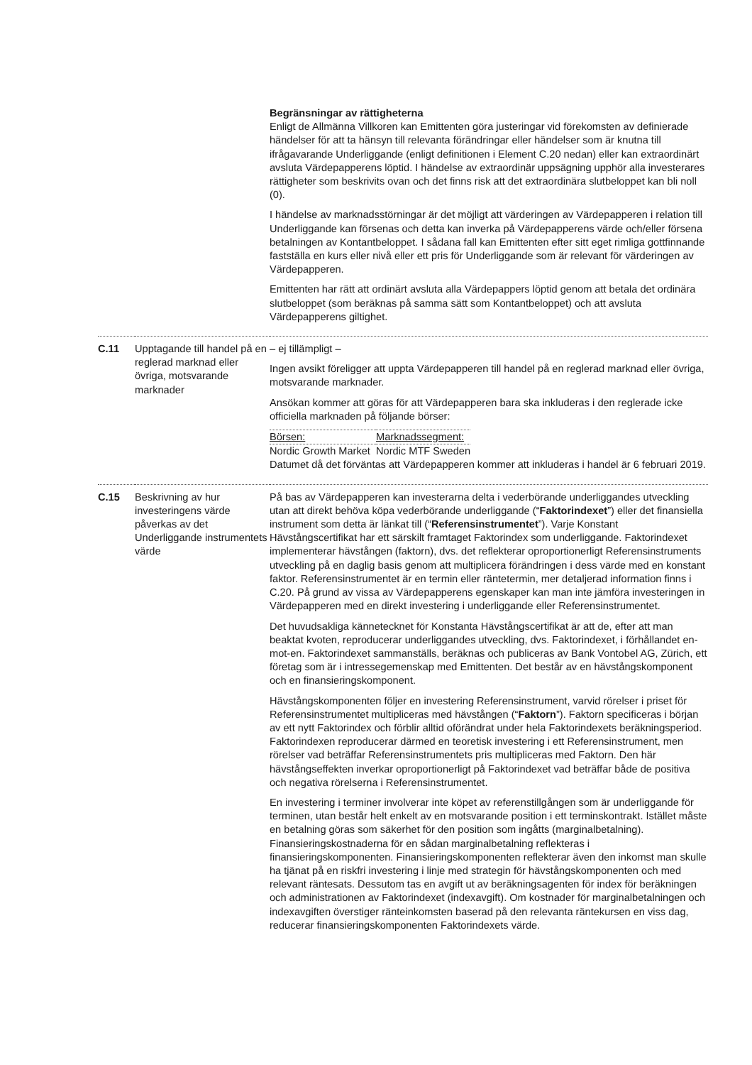| | | Begränsningar av rättigheterna Enligt de Allmänna Villkoren kan Emittenten göra justeringar vid förekomsten av definierade händelser för att ta hänsyn till relevanta förändringar eller händelser som är knutna till ifrågavarande Underliggande (enligt definitionen i Element C.20 nedan) eller kan extraordinärt avsluta Värdepapperens löptid. I händelse av extraordinär uppsägning upphör alla investerares rättigheter som beskrivits ovan och det finns risk att det extraordinära slutbeloppet kan bli noll (0). I händelse av marknadsstörningar är det möjligt att värderingen av Värdepapperen i relation till Underliggande kan försenas och detta kan inverka på Värdepapperens värde och/eller försena betalningen av Kontantbeloppet. I sådana fall kan Emittenten efter sitt eget rimliga gottfinnande fastställa en kurs eller nivå eller ett pris för Underliggande som är relevant för värderingen av Värdepapperen. Emittenten har rätt att ordinärt avsluta alla Värdepappers löptid genom att betala det ordinära slutbeloppet (som beräknas på samma sätt som Kontantbeloppet) och att avsluta Värdepapperens giltighet. |
| C.11 | Upptagande till handel på en reglerad marknad eller övriga, motsvarande marknader | – ej tillämpligt – Ingen avsikt föreligger att uppta Värdepapperen till handel på en reglerad marknad eller övriga, motsvarande marknader. Ansökan kommer att göras för att Värdepapperen bara ska inkluderas i den reglerade icke officiella marknaden på följande börser: / Börsen: / Marknadssegment: / / Nordic Growth Market / Nordic MTF Sweden / Datumet då det förväntas att Värdepapperen kommer att inkluderas i handel är 6 februari 2019. |
| C.15 | Beskrivning av hur investeringens värde påverkas av det Underliggande instrumentets värde | På bas av Värdepapperen kan investerarna delta i vederbörande underliggandes utveckling utan att direkt behöva köpa vederbörande underliggande (“ Faktorindexet ”) eller det finansiella instrument som detta är länkat till (“ Referensinstrumentet ”). Varje Konstant Hävstångscertifikat har ett särskilt framtaget Faktorindex som underliggande. Faktorindexet implementerar hävstången (faktorn), dvs. det reflekterar oproportionerligt Referensinstruments utveckling på en daglig basis genom att multiplicera förändringen i dess värde med en konstant faktor. Referensinstrumentet är en termin eller räntetermin, mer detaljerad information finns i C.20. På grund av vissa av Värdepapperens egenskaper kan man inte jämföra investeringen in Värdepapperen med en direkt investering i underliggande eller Referensinstrumentet. Det huvudsakliga kännetecknet för Konstanta Hävstångscertifikat är att de, efter att man beaktat kvoten, reproducerar underliggandes utveckling, dvs. Faktorindexet, i förhållandet en-mot-en. Faktorindexet sammanställs, beräknas och publiceras av Bank Vontobel AG, Zürich, ett företag som är i intressegemenskap med Emittenten. Det består av en hävstångskomponent och en finansieringskomponent. Hävstångskomponenten följer en investering Referensinstrument, varvid rörelser i priset för Referensinstrumentet multipliceras med hävstången (“ Faktorn ”). Faktorn specificeras i början av ett nytt Faktorindex och förblir alltid oförändrat under hela Faktorindexets beräkningsperiod. Faktorindexen reproducerar därmed en teoretisk investering i ett Referensinstrument, men rörelser vad beträffar Referensinstrumentets pris multipliceras med Faktorn. Den här hävstångseffekten inverkar oproportionerligt på Faktorindexet vad beträffar både de positiva och negativa rörelserna i Referensinstrumentet. En investering i terminer involverar inte köpet av referenstillgången som är underliggande för terminen, utan består helt enkelt av en motsvarande position i ett terminskontrakt. Istället måste en betalning göras som säkerhet för den position som ingåtts (marginalbetalning). Finansieringskostnaderna för en sådan marginalbetalning reflekteras i finansieringskomponenten. Finansieringskomponenten reflekterar även den inkomst man skulle ha tjänat på en riskfri investering i linje med strategin för hävstångskomponenten och med relevant räntesats. Dessutom tas en avgift ut av beräkningsagenten för index för beräkningen och administrationen av Faktorindexet (indexavgift). Om kostnader för marginalbetalningen och indexavgiften överstiger ränteinkomsten baserad på den relevanta räntekursen en viss dag, reducerar finansieringskomponenten Faktorindexets värde. |